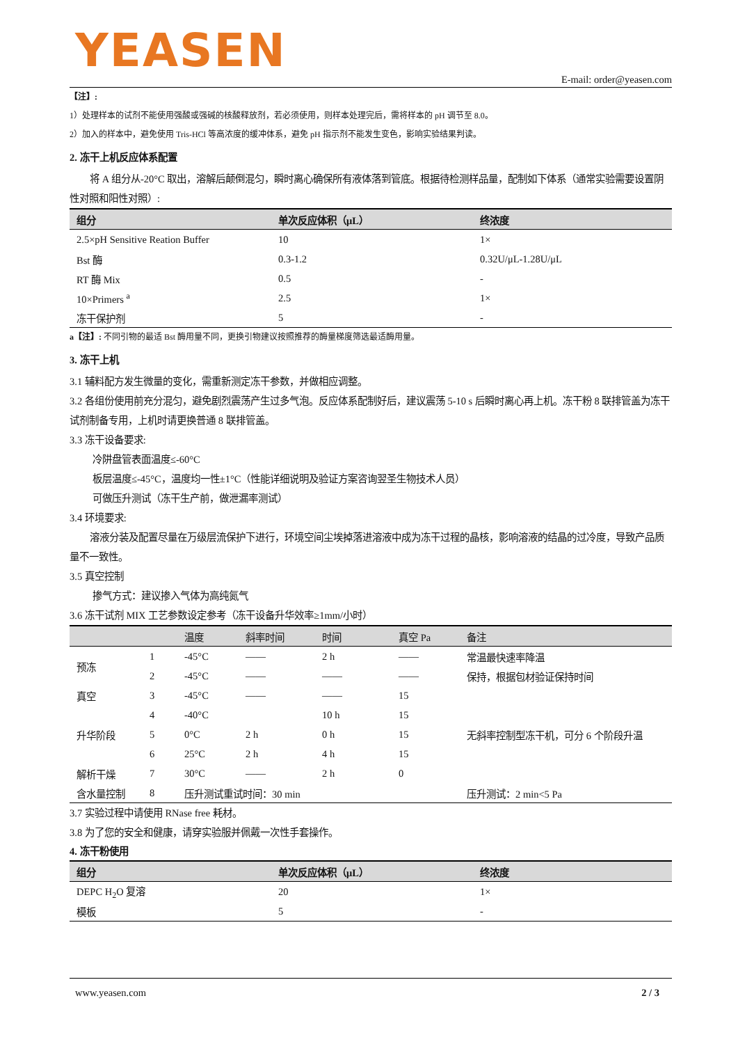YEASEN
E-mail: order@yeasen.com
【注】:
1）处理样本的试剂不能使用强酸或强碱的核酸释放剂，若必须使用，则样本处理完后，需将样本的 pH 调节至 8.0。
2）加入的样本中，避免使用 Tris-HCl 等高浓度的缓冲体系，避免 pH 指示剂不能发生变色，影响实验结果判读。
2. 冻干上机反应体系配置
  将 A 组分从-20°C 取出，溶解后颠倒混匀，瞬时离心确保所有液体落到管底。根据待检测样品量，配制如下体系（通常实验需要设置阴性对照和阳性对照）:
| 组分 | 单次反应体积（μL） | 终浓度 |
| --- | --- | --- |
| 2.5×pH Sensitive Reation Buffer | 10 | 1× |
| Bst 酶 | 0.3-1.2 | 0.32U/μL-1.28U/μL |
| RT 酶 Mix | 0.5 | - |
| 10×Primers <sup>a</sup> | 2.5 | 1× |
| 冻干保护剂 | 5 | - |
a【注】: 不同引物的最适 Bst 酶用量不同，更换引物建议按照推荐的酶量梯度筛选最适酶用量。
3. 冻干上机
3.1 辅料配方发生微量的变化，需重新测定冻干参数，并做相应调整。
3.2 各组份使用前充分混匀，避免剧烈震荡产生过多气泡。反应体系配制好后，建议震荡 5-10 s 后瞬时离心再上机。冻干粉 8 联排管盖为冻干试剂制备专用，上机时请更换普通 8 联排管盖。
3.3 冻干设备要求:
冷阱盘管表面温度≤-60°C
板层温度≤-45°C，温度均一性±1°C（性能详细说明及验证方案咨询翌圣生物技术人员）
可做压升测试（冻干生产前，做泄漏率测试）
3.4 环境要求:
  溶液分装及配置尽量在万级层流保护下进行，环境空间尘埃掉落进溶液中成为冻干过程的晶核，影响溶液的结晶的过冷度，导致产品质量不一致性。
3.5 真空控制
掺气方式：建议掺入气体为高纯氮气
3.6 冻干试剂 MIX 工艺参数设定参考（冻干设备升华效率≥1mm/小时）
| | | 温度 | 斜率时间 | 时间 | 真空 Pa | 备注 |
| --- | --- | --- | --- | --- | --- | --- |
| 预冻 | 1 | -45°C | —— | 2 h | —— | 常温最快速率降温 |
| | 2 | -45°C | —— | —— | —— | 保持，根据包材验证保持时间 |
| 真空 | 3 | -45°C | —— | —— | 15 | |
| 升华阶段 | 4 | -40°C | | 10 h | 15 | 无斜率控制型冻干机，可分 6 个阶段升温 |
| | 5 | 0°C | 2 h | 0 h | 15 | |
| | 6 | 25°C | 2 h | 4 h | 15 | |
| 解析干燥 | 7 | 30°C | —— | 2 h | 0 | |
| 含水量控制 | 8 | 压升测试重试时间：30 min | | | | 压升测试：2 min<5 Pa |
3.7 实验过程中请使用 RNase free 耗材。
3.8 为了您的安全和健康，请穿实验服并佩戴一次性手套操作。
4. 冻干粉使用
| 组分 | 单次反应体积（μL） | 终浓度 |
| --- | --- | --- |
| DEPC H<sub>2</sub>O 复溶 | 20 | 1× |
| 模板 | 5 | - |
www.yeasen.com 2 / 3